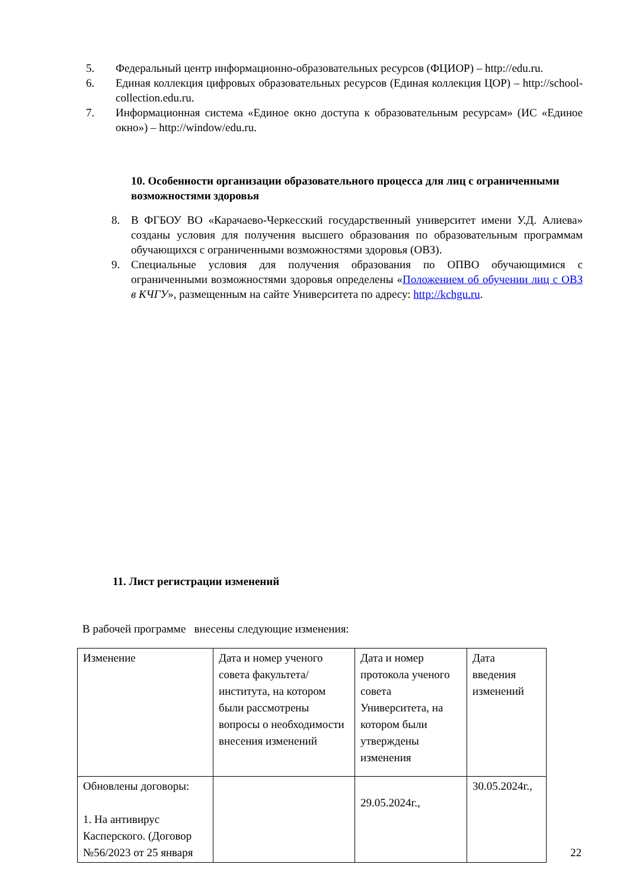5. Федеральный центр информационно-образовательных ресурсов (ФЦИОР) – http://edu.ru.
6. Единая коллекция цифровых образовательных ресурсов (Единая коллекция ЦОР) – http://school-collection.edu.ru.
7. Информационная система «Единое окно доступа к образовательным ресурсам» (ИС «Единое окно») – http://window/edu.ru.
10. Особенности организации образовательного процесса для лиц с ограниченными возможностями здоровья
8. В ФГБОУ ВО «Карачаево-Черкесский государственный университет имени У.Д. Алиева» созданы условия для получения высшего образования по образовательным программам обучающихся с ограниченными возможностями здоровья (ОВЗ).
9. Специальные условия для получения образования по ОПВО обучающимися с ограниченными возможностями здоровья определены «Положением об обучении лиц с ОВЗ в КЧГУ», размещенным на сайте Университета по адресу: http://kchgu.ru.
11. Лист регистрации изменений
В рабочей программе внесены следующие изменения:
| Изменение | Дата и номер ученого совета факультета/института, на котором были рассмотрены вопросы о необходимости внесения изменений | Дата и номер протокола ученого совета Университета, на котором были утверждены изменения | Дата введения изменений |
| Обновлены договоры: 1. На антивирус Касперского. (Договор №56/2023 от 25 января | | 29.05.2024г., | 30.05.2024г., |
22